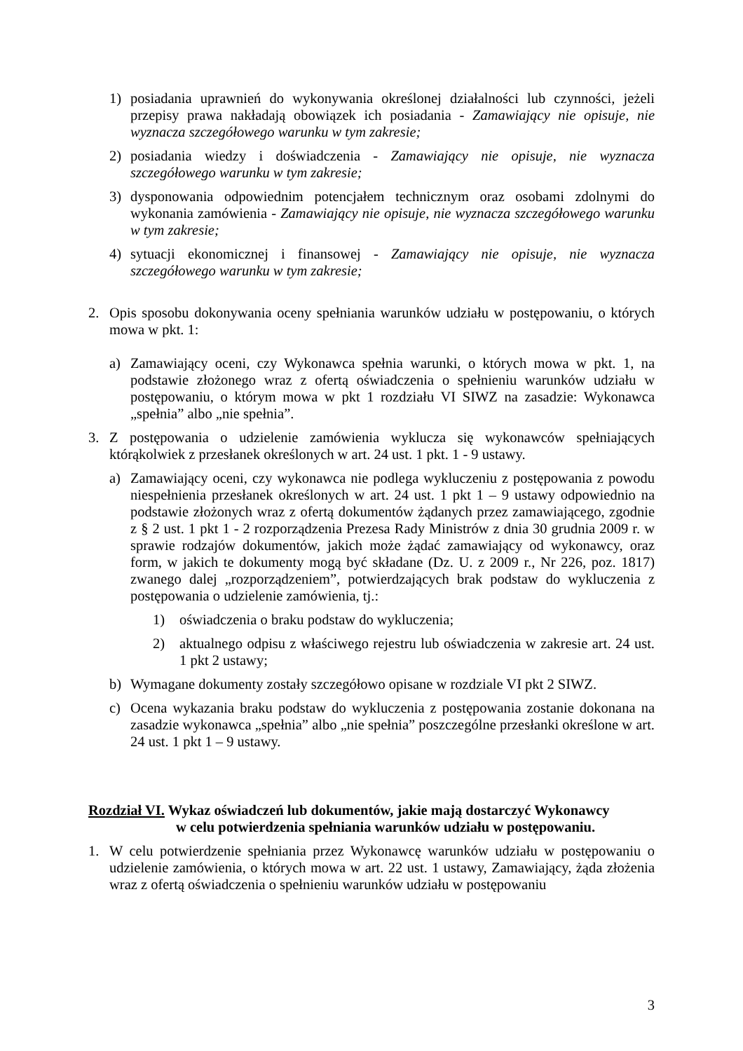1) posiadania uprawnień do wykonywania określonej działalności lub czynności, jeżeli przepisy prawa nakładają obowiązek ich posiadania - Zamawiający nie opisuje, nie wyznacza szczegółowego warunku w tym zakresie;
2) posiadania wiedzy i doświadczenia - Zamawiający nie opisuje, nie wyznacza szczegółowego warunku w tym zakresie;
3) dysponowania odpowiednim potencjałem technicznym oraz osobami zdolnymi do wykonania zamówienia - Zamawiający nie opisuje, nie wyznacza szczegółowego warunku w tym zakresie;
4) sytuacji ekonomicznej i finansowej - Zamawiający nie opisuje, nie wyznacza szczegółowego warunku w tym zakresie;
2. Opis sposobu dokonywania oceny spełniania warunków udziału w postępowaniu, o których mowa w pkt. 1:
a) Zamawiający oceni, czy Wykonawca spełnia warunki, o których mowa w pkt. 1, na podstawie złożonego wraz z ofertą oświadczenia o spełnieniu warunków udziału w postępowaniu, o którym mowa w pkt 1 rozdziału VI SIWZ na zasadzie: Wykonawca „spełnia” albo „nie spełnia”.
3. Z postępowania o udzielenie zamówienia wyklucza się wykonawców spełniających którąkolwiek z przesłanek określonych w art. 24 ust. 1 pkt. 1 - 9 ustawy.
a) Zamawiający oceni, czy wykonawca nie podlega wykluczeniu z postępowania z powodu niespełnienia przesłanek określonych w art. 24 ust. 1 pkt 1 – 9 ustawy odpowiednio na podstawie złożonych wraz z ofertą dokumentów żądanych przez zamawiającego, zgodnie z § 2 ust. 1 pkt 1 - 2 rozporządzenia Prezesa Rady Ministrów z dnia 30 grudnia 2009 r. w sprawie rodzajów dokumentów, jakich może żądać zamawiający od wykonawcy, oraz form, w jakich te dokumenty mogą być składane (Dz. U. z 2009 r., Nr 226, poz. 1817) zwanego dalej „rozporządzeniem”, potwierdzających brak podstaw do wykluczenia z postępowania o udzielenie zamówienia, tj.:
1) oświadczenia o braku podstaw do wykluczenia;
2) aktualnego odpisu z właściwego rejestru lub oświadczenia w zakresie art. 24 ust. 1 pkt 2 ustawy;
b) Wymagane dokumenty zostały szczegółowo opisane w rozdziale VI pkt 2 SIWZ.
c) Ocena wykazania braku podstaw do wykluczenia z postępowania zostanie dokonana na zasadzie wykonawca „spełnia” albo „nie spełnia” poszczególne przesłanki określone w art. 24 ust. 1 pkt 1 – 9 ustawy.
Rozdział VI. Wykaz oświadczeń lub dokumentów, jakie mają dostarczyć Wykonawcy
w celu potwierdzenia spełniania warunków udziału w postępowaniu.
1. W celu potwierdzenie spełniania przez Wykonawcę warunków udziału w postępowaniu o udzielenie zamówienia, o których mowa w art. 22 ust. 1 ustawy, Zamawiający, żąda złożenia wraz z ofertą oświadczenia o spełnieniu warunków udziału w postępowaniu
3